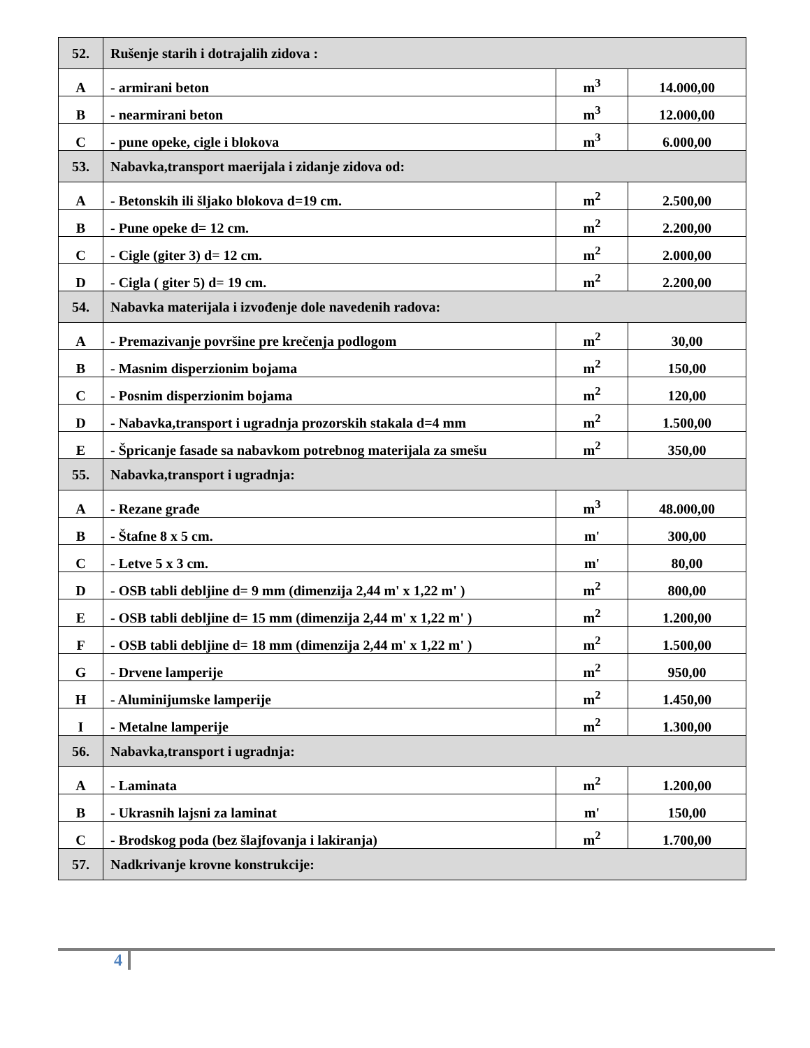| 52. | Rušenje starih i dotrajalih zidova : | | |
| A | - armirani beton | m<sup>3</sup> | 14.000,00 |
| B | - nearmirani beton | m<sup>3</sup> | 12.000,00 |
| C | - pune opeke, cigle i blokova | m<sup>3</sup> | 6.000,00 |
| 53. | Nabavka,transport maerijala i zidanje zidova od: | | |
| A | - Betonskih ili šljako blokova d=19 cm. | m<sup>2</sup> | 2.500,00 |
| B | - Pune opeke d= 12 cm. | m<sup>2</sup> | 2.200,00 |
| C | - Cigle (giter 3) d= 12 cm. | m<sup>2</sup> | 2.000,00 |
| D | - Cigla ( giter 5) d= 19 cm. | m<sup>2</sup> | 2.200,00 |
| 54. | Nabavka materijala i izvođenje dole navedenih radova: | | |
| A | - Premazivanje površine pre krečenja podlogom | m<sup>2</sup> | 30,00 |
| B | - Masnim disperzionim bojama | m<sup>2</sup> | 150,00 |
| C | - Posnim disperzionim bojama | m<sup>2</sup> | 120,00 |
| D | - Nabavka,transport i ugradnja prozorskih stakala d=4 mm | m<sup>2</sup> | 1.500,00 |
| E | - Špricanje fasade sa nabavkom potrebnog materijala za smešu | m<sup>2</sup> | 350,00 |
| 55. | Nabavka,transport i ugradnja: | | |
| A | - Rezane građe | m<sup>3</sup> | 48.000,00 |
| B | - Štafne 8 x 5 cm. | m' | 300,00 |
| C | - Letve 5 x 3 cm. | m' | 80,00 |
| D | - OSB tabli debljine d= 9 mm (dimenzija 2,44 m' x 1,22 m' ) | m<sup>2</sup> | 800,00 |
| E | - OSB tabli debljine d= 15 mm (dimenzija 2,44 m' x 1,22 m' ) | m<sup>2</sup> | 1.200,00 |
| F | - OSB tabli debljine d= 18 mm (dimenzija 2,44 m' x 1,22 m' ) | m<sup>2</sup> | 1.500,00 |
| G | - Drvene lamperije | m<sup>2</sup> | 950,00 |
| H | - Aluminijumske lamperije | m<sup>2</sup> | 1.450,00 |
| I | - Metalne lamperije | m<sup>2</sup> | 1.300,00 |
| 56. | Nabavka,transport i ugradnja: | | |
| A | - Laminata | m<sup>2</sup> | 1.200,00 |
| B | - Ukrasnih lajsni za laminat | m' | 150,00 |
| C | - Brodskog poda (bez šlajfovanja i lakiranja) | m<sup>2</sup> | 1.700,00 |
| 57. | Nadkrivanje krovne konstrukcije: | | |
4